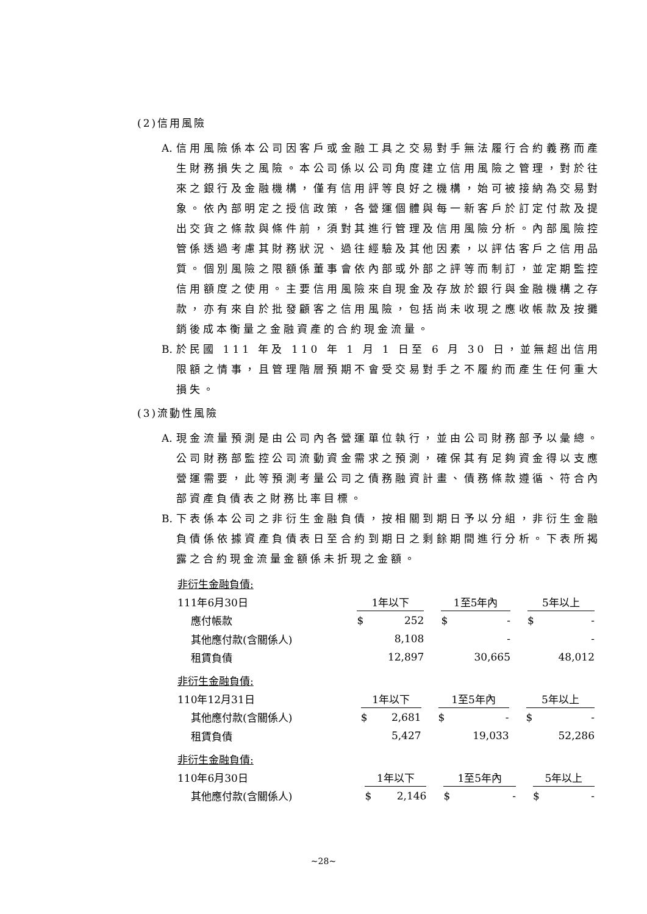(2)信用風險
A. 信用風險係本公司因客戶或金融工具之交易對手無法履行合約義務而產生財務損失之風險。本公司係以公司角度建立信用風險之管理，對於往來之銀行及金融機構，僅有信用評等良好之機構，始可被接納為交易對象。依內部明定之授信政策，各營運個體與每一新客戶於訂定付款及提出交貨之條款與條件前，須對其進行管理及信用風險分析。內部風險控管係透過考慮其財務狀況、過往經驗及其他因素，以評估客戶之信用品質。個別風險之限額係董事會依內部或外部之評等而制訂，並定期監控信用額度之使用。主要信用風險來自現金及存放於銀行與金融機構之存款，亦有來自於批發顧客之信用風險，包括尚未收現之應收帳款及按攤銷後成本衡量之金融資產的合約現金流量。
B. 於民國 111 年及 110 年 1 月 1 日至 6 月 30 日，並無超出信用限額之情事，且管理階層預期不會受交易對手之不履約而產生任何重大損失。
(3)流動性風險
A. 現金流量預測是由公司內各營運單位執行，並由公司財務部予以彙總。公司財務部監控公司流動資金需求之預測，確保其有足夠資金得以支應營運需要，此等預測考量公司之債務融資計畫、債務條款遵循、符合內部資產負債表之財務比率目標。
B. 下表係本公司之非衍生金融負債，按相關到期日予以分組，非衍生金融負債係依據資產負債表日至合約到期日之剩餘期間進行分析。下表所揭露之合約現金流量金額係未折現之金額。
| 非衍生金融負債: | | | | | | | | |
| 111年6月30日 | 1年以下 | | | 1至5年內 | | | 5年以上 | |
| 應付帳款 | $ | 252 | | $ | - | | $ | - |
| 其他應付款(含關係人) | | 8,108 | | | - | | | - |
| 租賃負債 | | 12,897 | | | 30,665 | | | 48,012 |
| 非衍生金融負債: | | | | | | | | |
| 110年12月31日 | 1年以下 | | | 1至5年內 | | | 5年以上 | |
| 其他應付款(含關係人) | $ | 2,681 | | $ | - | | $ | - |
| 租賃負債 | | 5,427 | | | 19,033 | | | 52,286 |
| 非衍生金融負債: | | | | | | | | |
| 110年6月30日 | 1年以下 | | | 1至5年內 | | | 5年以上 | |
| 其他應付款(含關係人) | $ | 2,146 | | $ | - | | $ | - |
~28~